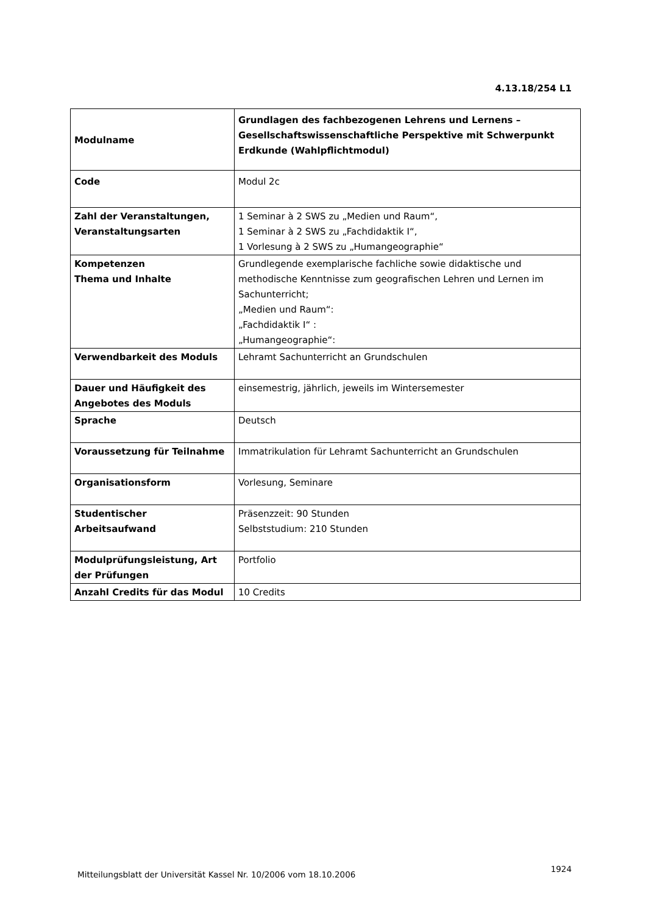4.13.18/254 L1
| Modulname | Grundlagen des fachbezogenen Lehrens und Lernens – Gesellschaftswissenschaftliche Perspektive mit Schwerpunkt Erdkunde (Wahlpflichtmodul) |
| Code | Modul 2c |
| Zahl der Veranstaltungen, Veranstaltungsarten | 1 Seminar à 2 SWS zu „Medien und Raum“, 1 Seminar à 2 SWS zu „Fachdidaktik I“, 1 Vorlesung à 2 SWS zu „Humangeographie“ |
| Kompetenzen Thema und Inhalte | Grundlegende exemplarische fachliche sowie didaktische und methodische Kenntnisse zum geografischen Lehren und Lernen im Sachunterricht; „Medien und Raum“: „Fachdidaktik I“ : „Humangeographie“: |
| Verwendbarkeit des Moduls | Lehramt Sachunterricht an Grundschulen |
| Dauer und Häufigkeit des Angebotes des Moduls | einsemestrig, jährlich, jeweils im Wintersemester |
| Sprache | Deutsch |
| Voraussetzung für Teilnahme | Immatrikulation für Lehramt Sachunterricht an Grundschulen |
| Organisationsform | Vorlesung, Seminare |
| Studentischer Arbeitsaufwand | Präsenzzeit: 90 Stunden Selbststudium: 210 Stunden |
| Modulprüfungsleistung, Art der Prüfungen | Portfolio |
| Anzahl Credits für das Modul | 10 Credits |
Mitteilungsblatt der Universität Kassel Nr. 10/2006 vom 18.10.2006
1924